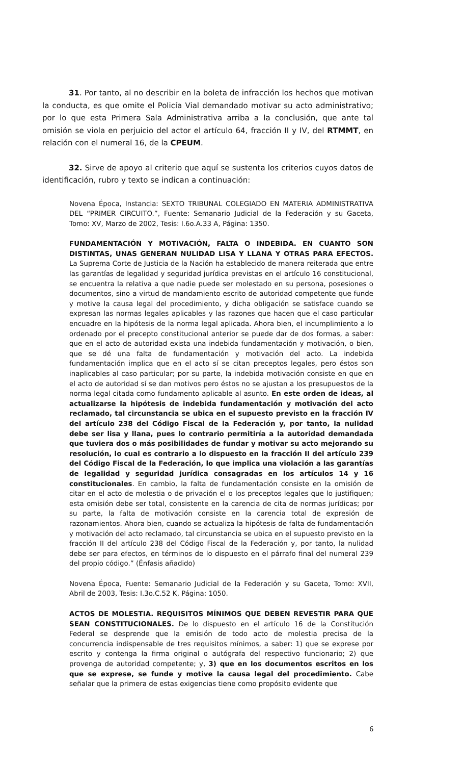31. Por tanto, al no describir en la boleta de infracción los hechos que motivan la conducta, es que omite el Policía Vial demandado motivar su acto administrativo; por lo que esta Primera Sala Administrativa arriba a la conclusión, que ante tal omisión se viola en perjuicio del actor el artículo 64, fracción II y IV, del RTMMT, en relación con el numeral 16, de la CPEUM.
32. Sirve de apoyo al criterio que aquí se sustenta los criterios cuyos datos de identificación, rubro y texto se indican a continuación:
Novena Época, Instancia: SEXTO TRIBUNAL COLEGIADO EN MATERIA ADMINISTRATIVA DEL “PRIMER CIRCUITO.”, Fuente: Semanario Judicial de la Federación y su Gaceta, Tomo: XV, Marzo de 2002, Tesis: I.6o.A.33 A, Página: 1350.
FUNDAMENTACIÓN Y MOTIVACIÓN, FALTA O INDEBIDA. EN CUANTO SON DISTINTAS, UNAS GENERAN NULIDAD LISA Y LLANA Y OTRAS PARA EFECTOS. La Suprema Corte de Justicia de la Nación ha establecido de manera reiterada que entre las garantías de legalidad y seguridad jurídica previstas en el artículo 16 constitucional, se encuentra la relativa a que nadie puede ser molestado en su persona, posesiones o documentos, sino a virtud de mandamiento escrito de autoridad competente que funde y motive la causa legal del procedimiento, y dicha obligación se satisface cuando se expresan las normas legales aplicables y las razones que hacen que el caso particular encuadre en la hipótesis de la norma legal aplicada. Ahora bien, el incumplimiento a lo ordenado por el precepto constitucional anterior se puede dar de dos formas, a saber: que en el acto de autoridad exista una indebida fundamentación y motivación, o bien, que se dé una falta de fundamentación y motivación del acto. La indebida fundamentación implica que en el acto sí se citan preceptos legales, pero éstos son inaplicables al caso particular; por su parte, la indebida motivación consiste en que en el acto de autoridad sí se dan motivos pero éstos no se ajustan a los presupuestos de la norma legal citada como fundamento aplicable al asunto. En este orden de ideas, al actualizarse la hipótesis de indebida fundamentación y motivación del acto reclamado, tal circunstancia se ubica en el supuesto previsto en la fracción IV del artículo 238 del Código Fiscal de la Federación y, por tanto, la nulidad debe ser lisa y llana, pues lo contrario permitiría a la autoridad demandada que tuviera dos o más posibilidades de fundar y motivar su acto mejorando su resolución, lo cual es contrario a lo dispuesto en la fracción II del artículo 239 del Código Fiscal de la Federación, lo que implica una violación a las garantías de legalidad y seguridad jurídica consagradas en los artículos 14 y 16 constitucionales. En cambio, la falta de fundamentación consiste en la omisión de citar en el acto de molestia o de privación el o los preceptos legales que lo justifiquen; esta omisión debe ser total, consistente en la carencia de cita de normas jurídicas; por su parte, la falta de motivación consiste en la carencia total de expresión de razonamientos. Ahora bien, cuando se actualiza la hipótesis de falta de fundamentación y motivación del acto reclamado, tal circunstancia se ubica en el supuesto previsto en la fracción II del artículo 238 del Código Fiscal de la Federación y, por tanto, la nulidad debe ser para efectos, en términos de lo dispuesto en el párrafo final del numeral 239 del propio código.” (Énfasis añadido)
Novena Época, Fuente: Semanario Judicial de la Federación y su Gaceta, Tomo: XVII, Abril de 2003, Tesis: I.3o.C.52 K, Página: 1050.
ACTOS DE MOLESTIA. REQUISITOS MÍNIMOS QUE DEBEN REVESTIR PARA QUE SEAN CONSTITUCIONALES. De lo dispuesto en el artículo 16 de la Constitución Federal se desprende que la emisión de todo acto de molestia precisa de la concurrencia indispensable de tres requisitos mínimos, a saber: 1) que se exprese por escrito y contenga la firma original o autógrafa del respectivo funcionario; 2) que provenga de autoridad competente; y, 3) que en los documentos escritos en los que se exprese, se funde y motive la causa legal del procedimiento. Cabe señalar que la primera de estas exigencias tiene como propósito evidente que
6